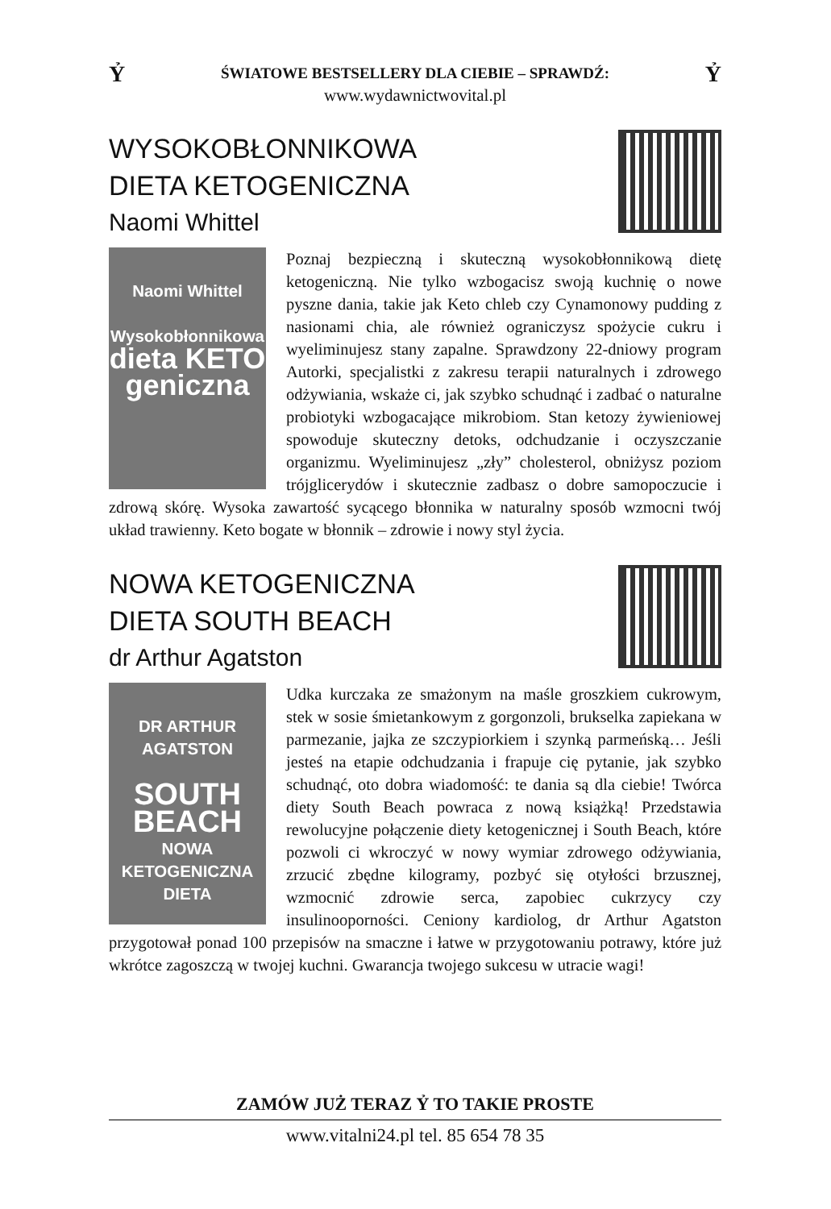Ỷ ŚWIATOWE BESTSELLERY DLA CIEBIE – SPRAWDŹ: Ỷ
www.wydawnictwovital.pl
WYSOKOBŁONNIKOWA
DIETA KETOGENICZNA
Naomi Whittel
Naomi Whittel
Wysokobłonnikowa
dieta KETO geniczna
Poznaj bezpieczną i skuteczną wysokobłonnikową dietę ketogeniczną. Nie tylko wzbogacisz swoją kuchnię o nowe pyszne dania, takie jak Keto chleb czy Cynamonowy pudding z nasionami chia, ale również ograniczysz spożycie cukru i wyeliminujesz stany zapalne. Sprawdzony 22-dniowy program Autorki, specjalistki z zakresu terapii naturalnych i zdrowego odżywiania, wskaże ci, jak szybko schudnąć i zadbać o naturalne probiotyki wzbogacające mikrobiom. Stan ketozy żywieniowej spowoduje skuteczny detoks, odchudzanie i oczyszczanie organizmu. Wyeliminujesz „zły” cholesterol, obniżysz poziom trójglicerydów i skutecznie zadbasz o dobre samopoczucie i zdrową skórę. Wysoka zawartość sycącego błonnika w naturalny sposób wzmocni twój układ trawienny. Keto bogate w błonnik – zdrowie i nowy styl życia.
NOWA KETOGENICZNA
DIETA SOUTH BEACH
dr Arthur Agatston
DR ARTHUR AGATSTON
SOUTH BEACH
NOWA KETOGENICZNA DIETA
Udka kurczaka ze smażonym na maśle groszkiem cukrowym, stek w sosie śmietankowym z gorgonzoli, brukselka zapiekana w parmezanie, jajka ze szczypiorkiem i szynką parmeńską… Jeśli jesteś na etapie odchudzania i frapuje cię pytanie, jak szybko schudnąć, oto dobra wiadomość: te dania są dla ciebie! Twórca diety South Beach powraca z nową książką! Przedstawia rewolucyjne połączenie diety ketogenicznej i South Beach, które pozwoli ci wkroczyć w nowy wymiar zdrowego odżywiania, zrzucić zbędne kilogramy, pozbyć się otyłości brzusznej, wzmocnić zdrowie serca, zapobiec cukrzycy czy insulinooporności. Ceniony kardiolog, dr Arthur Agatston przygotował ponad 100 przepisów na smaczne i łatwe w przygotowaniu potrawy, które już wkrótce zagoszczą w twojej kuchni. Gwarancja twojego sukcesu w utracie wagi!
ZAMÓW JUŻ TERAZ Ỷ TO TAKIE PROSTE
www.vitalni24.pl tel. 85 654 78 35